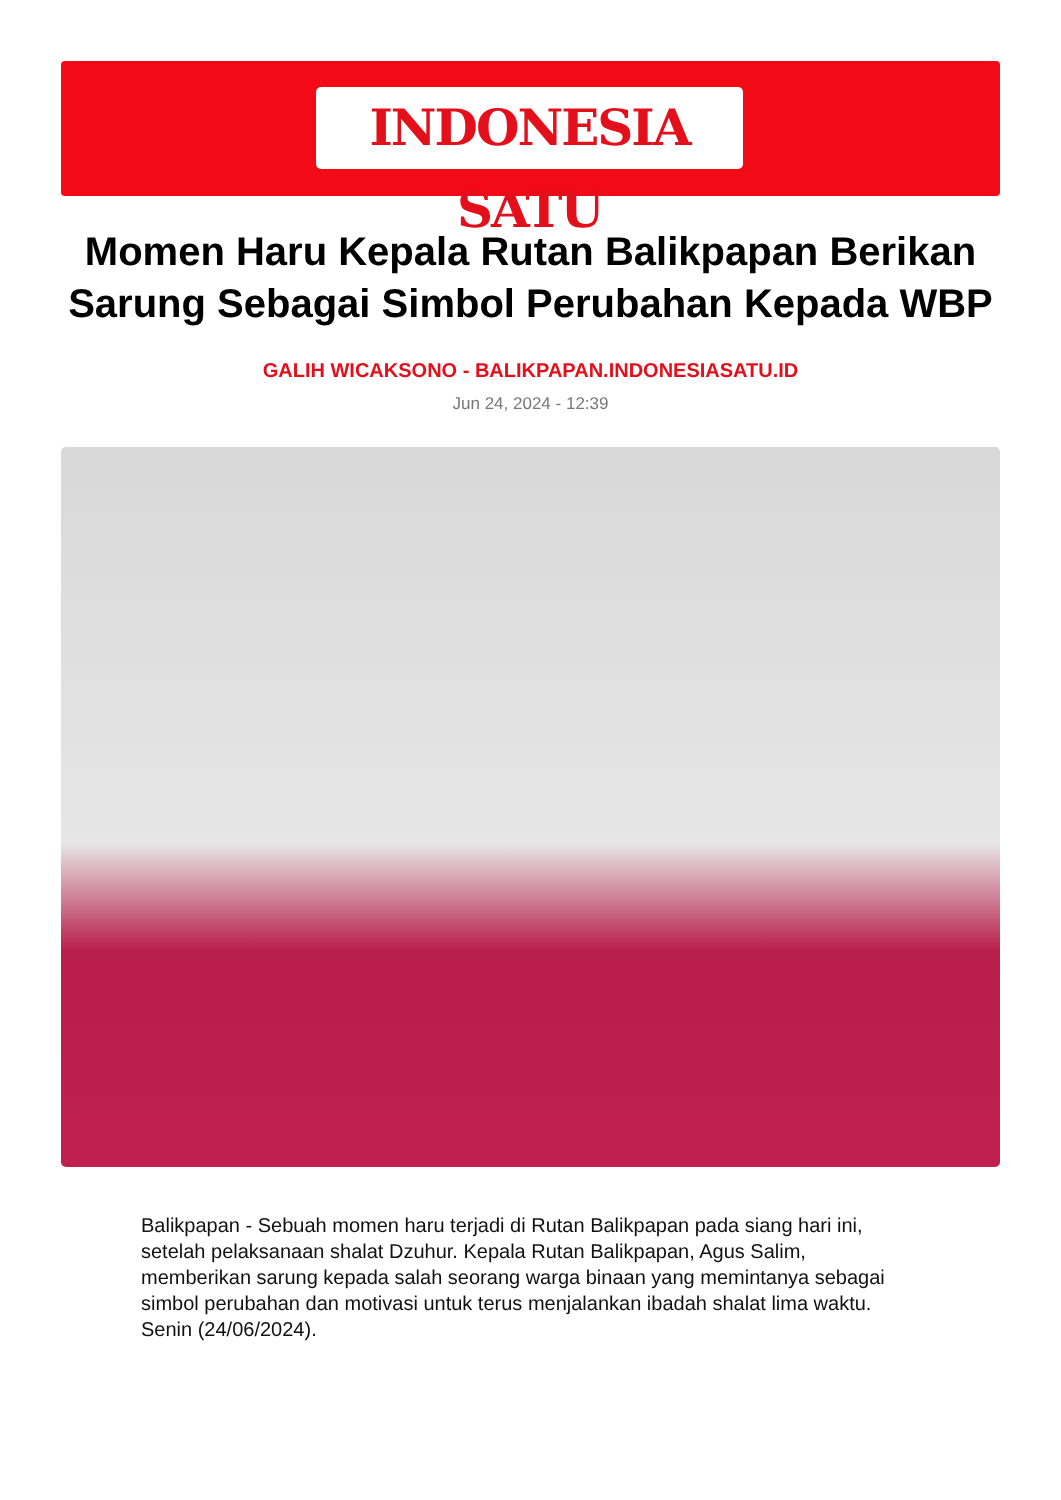INDONESIA SATU
Momen Haru Kepala Rutan Balikpapan Berikan Sarung Sebagai Simbol Perubahan Kepada WBP
GALIH WICAKSONO - BALIKPAPAN.INDONESIASATU.ID
Jun 24, 2024 - 12:39
Balikpapan - Sebuah momen haru terjadi di Rutan Balikpapan pada siang hari ini, setelah pelaksanaan shalat Dzuhur. Kepala Rutan Balikpapan, Agus Salim, memberikan sarung kepada salah seorang warga binaan yang memintanya sebagai simbol perubahan dan motivasi untuk terus menjalankan ibadah shalat lima waktu. Senin (24/06/2024).